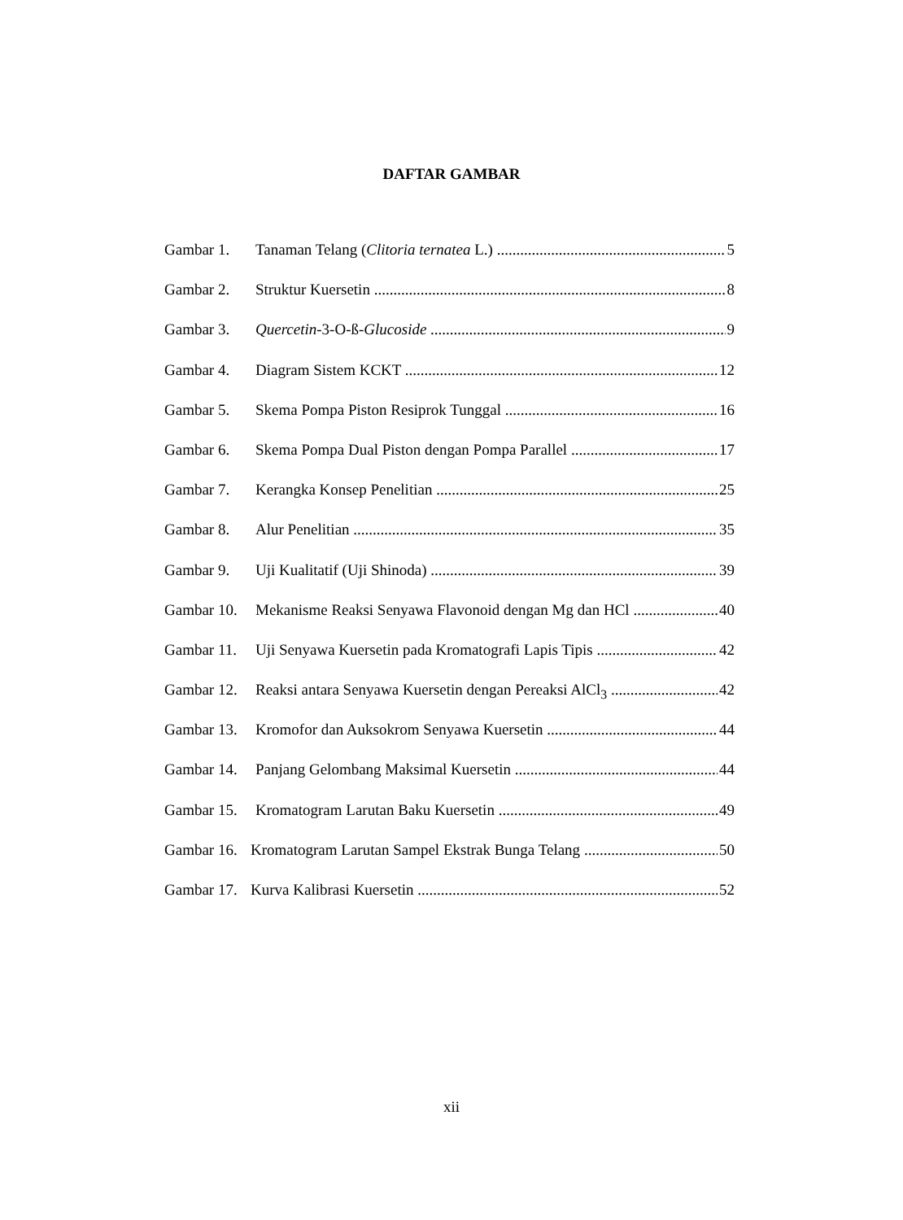DAFTAR GAMBAR
Gambar 1. Tanaman Telang (Clitoria ternatea L.) 5
Gambar 2. Struktur Kuersetin 8
Gambar 3. Quercetin-3-O-ß-Glucoside 9
Gambar 4. Diagram Sistem KCKT 12
Gambar 5. Skema Pompa Piston Resiprok Tunggal 16
Gambar 6. Skema Pompa Dual Piston dengan Pompa Parallel 17
Gambar 7. Kerangka Konsep Penelitian 25
Gambar 8. Alur Penelitian 35
Gambar 9. Uji Kualitatif (Uji Shinoda) 39
Gambar 10. Mekanisme Reaksi Senyawa Flavonoid dengan Mg dan HCl 40
Gambar 11. Uji Senyawa Kuersetin pada Kromatografi Lapis Tipis 42
Gambar 12. Reaksi antara Senyawa Kuersetin dengan Pereaksi AlCl<sub>3</sub> 42
Gambar 13. Kromofor dan Auksokrom Senyawa Kuersetin 44
Gambar 14. Panjang Gelombang Maksimal Kuersetin 44
Gambar 15. Kromatogram Larutan Baku Kuersetin 49
Gambar 16. Kromatogram Larutan Sampel Ekstrak Bunga Telang 50
Gambar 17. Kurva Kalibrasi Kuersetin 52
xii